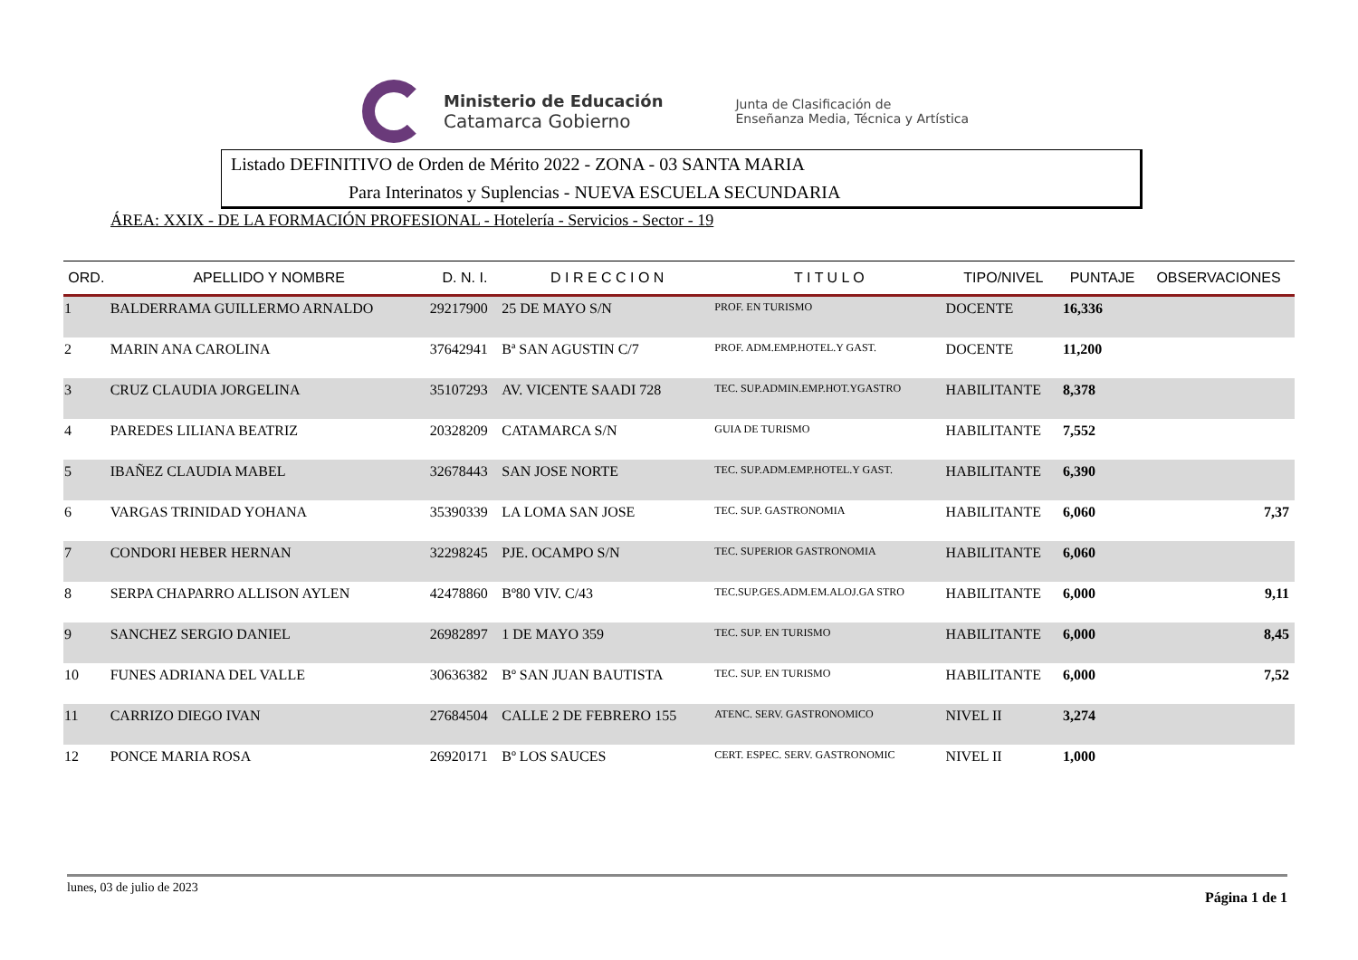Ministerio de Educación
Catamarca Gobierno
Junta de Clasificación de
Enseñanza Media, Técnica y Artística
Listado DEFINITIVO de Orden de Mérito 2022 - ZONA - 03 SANTA MARIA
Para Interinatos y Suplencias - NUEVA ESCUELA SECUNDARIA
ÁREA: XXIX - DE LA FORMACIÓN PROFESIONAL - Hotelería - Servicios - Sector - 19
| ORD. | APELLIDO Y NOMBRE | D. N. I. | D I R E C C I O N | T I T U L O | TIPO/NIVEL | PUNTAJE | OBSERVACIONES |
| --- | --- | --- | --- | --- | --- | --- | --- |
| 1 | BALDERRAMA GUILLERMO ARNALDO | 29217900 | 25 DE MAYO S/N | PROF. EN TURISMO | DOCENTE | 16,336 | |
| 2 | MARIN ANA CAROLINA | 37642941 | Bª SAN AGUSTIN C/7 | PROF. ADM.EMP.HOTEL.Y GAST. | DOCENTE | 11,200 | |
| 3 | CRUZ CLAUDIA JORGELINA | 35107293 | AV. VICENTE SAADI 728 | TEC. SUP.ADMIN.EMP.HOT.YGASTRO | HABILITANTE | 8,378 | |
| 4 | PAREDES LILIANA BEATRIZ | 20328209 | CATAMARCA S/N | GUIA DE TURISMO | HABILITANTE | 7,552 | |
| 5 | IBAÑEZ CLAUDIA MABEL | 32678443 | SAN JOSE NORTE | TEC. SUP.ADM.EMP.HOTEL.Y GAST. | HABILITANTE | 6,390 | |
| 6 | VARGAS TRINIDAD YOHANA | 35390339 | LA LOMA SAN JOSE | TEC. SUP. GASTRONOMIA | HABILITANTE | 6,060 | 7,37 |
| 7 | CONDORI HEBER HERNAN | 32298245 | PJE. OCAMPO S/N | TEC. SUPERIOR GASTRONOMIA | HABILITANTE | 6,060 | |
| 8 | SERPA CHAPARRO ALLISON AYLEN | 42478860 | Bº80 VIV. C/43 | TEC.SUP.GES.ADM.EM.ALOJ.GA STRO | HABILITANTE | 6,000 | 9,11 |
| 9 | SANCHEZ SERGIO DANIEL | 26982897 | 1 DE MAYO 359 | TEC. SUP. EN TURISMO | HABILITANTE | 6,000 | 8,45 |
| 10 | FUNES ADRIANA DEL VALLE | 30636382 | Bº SAN JUAN BAUTISTA | TEC. SUP. EN TURISMO | HABILITANTE | 6,000 | 7,52 |
| 11 | CARRIZO DIEGO IVAN | 27684504 | CALLE 2 DE FEBRERO 155 | ATENC. SERV. GASTRONOMICO | NIVEL II | 3,274 | |
| 12 | PONCE MARIA ROSA | 26920171 | Bº LOS SAUCES | CERT. ESPEC. SERV. GASTRONOMIC | NIVEL II | 1,000 | |
lunes, 03 de julio de 2023 Página 1 de 1